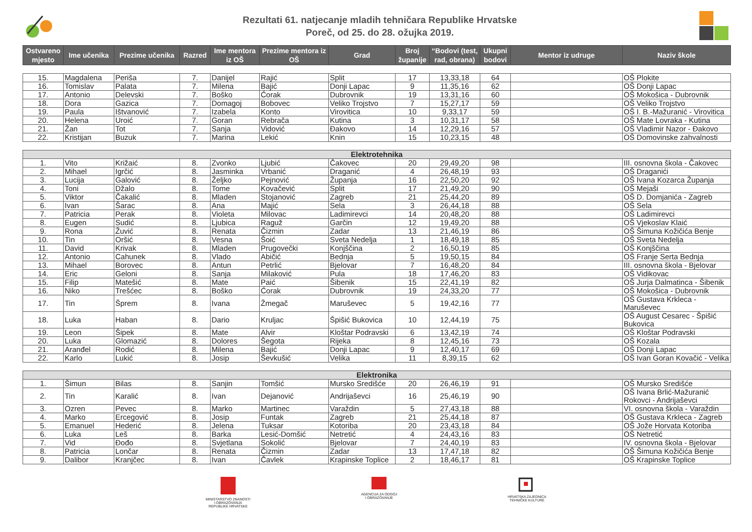Rezultati 61. natjecanje mladih tehničara Republike Hrvatske
Poreč, od 25. do 28. ožujka 2019.
| Ostvareno mjesto | Ime učenika | Prezime učenika | Razred | Ime mentora iz OŠ | Prezime mentora iz OŠ | Grad | Broj županije | “Bodovi (test, rad, obrana) | Ukupni bodovi | Mentor iz udruge | Naziv škole |
| --- | --- | --- | --- | --- | --- | --- | --- | --- | --- | --- | --- |
| 15. | Magdalena | Periša | 7. | Danijel | Rajić | Split | 17 | 13,33,18 | 64 | | OŠ Plokite |
| 16. | Tomislav | Palata | 7. | Milena | Bajić | Donji Lapac | 9 | 11,35,16 | 62 | | OŠ Donji Lapac |
| 17. | Antonio | Delevski | 7. | Boško | Ćorak | Dubrovnik | 19 | 13,31,16 | 60 | | OŠ Mokošica - Dubrovnik |
| 18. | Dora | Gazica | 7. | Domagoj | Bobovec | Veliko Trojstvo | 7 | 15,27,17 | 59 | | OŠ Veliko Trojstvo |
| 19. | Paula | Ištvanović | 7. | Izabela | Konto | Virovitica | 10 | 9,33,17 | 59 | | OŠ I. B.-Mažuranić - Virovitica |
| 20. | Helena | Uroić | 7. | Goran | Rebrača | Kutina | 3 | 10,31,17 | 58 | | OŠ Mate Lovraka - Kutina |
| 21. | Žan | Tot | 7. | Sanja | Vidović | Đakovo | 14 | 12,29,16 | 57 | | OŠ Vladimir Nazor - Đakovo |
| 22. | Kristijan | Buzuk | 7. | Marina | Lekić | Knin | 15 | 10,23,15 | 48 | | OŠ Domovinske zahvalnosti |
| Elektrotehnika | | | | | | | | | | | |
| 1. | Vito | Križaić | 8. | Zvonko | Ljubić | Čakovec | 20 | 29,49,20 | 98 | | III. osnovna škola - Čakovec |
| 2. | Mihael | Igrčić | 8. | Jasminka | Vrbanić | Draganić | 4 | 26,48,19 | 93 | | OŠ Draganići |
| 3. | Lucija | Galović | 8. | Željko | Pejnović | Županja | 16 | 22,50,20 | 92 | | OŠ Ivana Kozarca Županja |
| 4. | Toni | Džalo | 8. | Tome | Kovačević | Split | 17 | 21,49,20 | 90 | | OŠ Mejaši |
| 5. | Viktor | Čakalić | 8. | Mladen | Stojanović | Zagreb | 21 | 25,44,20 | 89 | | OŠ D. Domjanića - Zagreb |
| 6. | Ivan | Šarac | 8. | Ana | Majić | Sela | 3 | 26,44,18 | 88 | | OŠ Sela |
| 7. | Patricia | Perak | 8. | Violeta | Milovac | Ladimirevci | 14 | 20,48,20 | 88 | | OŠ Ladimirevci |
| 8. | Eugen | Sudić | 8. | Ljubica | Raguž | Garčin | 12 | 19,49,20 | 88 | | OŠ Vjekoslav Klaić |
| 9. | Rona | Žuvić | 8. | Renata | Čizmin | Zadar | 13 | 21,46,19 | 86 | | OŠ Šimuna Kožičića Benje |
| 10. | Tin | Oršić | 8. | Vesna | Šoić | Sveta Nedelja | 1 | 18,49,18 | 85 | | OŠ Sveta Nedelja |
| 11. | David | Krivak | 8. | Mladen | Prugovečki | Konjščina | 2 | 16,50,19 | 85 | | OŠ Konjščina |
| 12. | Antonio | Cahunek | 8. | Vlado | Abičić | Bednja | 5 | 19,50,15 | 84 | | OŠ Franje Serta Bednja |
| 13. | Mihael | Borovec | 8. | Antun | Petrlić | Bjelovar | 7 | 16,48,20 | 84 | | III. osnovna škola - Bjelovar |
| 14. | Eric | Geloni | 8. | Sanja | Milaković | Pula | 18 | 17,46,20 | 83 | | OŠ Vidikovac |
| 15. | Filip | Matešić | 8. | Mate | Paić | Šibenik | 15 | 22,41,19 | 82 | | OŠ Jurja Dalmatinca - Šibenik |
| 16. | Niko | Trešćec | 8. | Boško | Ćorak | Dubrovnik | 19 | 24,33,20 | 77 | | OŠ Mokošica - Dubrovnik |
| 17. | Tin | Šprem | 8. | Ivana | Žmegač | Maruševec | 5 | 19,42,16 | 77 | | OŠ Gustava Krkleca - Maruševec |
| 18. | Luka | Haban | 8. | Dario | Kruljac | Špišić Bukovica | 10 | 12,44,19 | 75 | | OŠ August Cesarec - Špišić Bukovica |
| 19. | Leon | Šipek | 8. | Mate | Alvir | Kloštar Podravski | 6 | 13,42,19 | 74 | | OŠ Kloštar Podravski |
| 20. | Luka | Glomazić | 8. | Dolores | Šegota | Rijeka | 8 | 12,45,16 | 73 | | OŠ Kozala |
| 21. | Aranđel | Rodić | 8. | Milena | Bajić | Donji Lapac | 9 | 12,40,17 | 69 | | OŠ Donji Lapac |
| 22. | Karlo | Lukić | 8. | Josip | Ševkušić | Velika | 11 | 8,39,15 | 62 | | OŠ Ivan Goran Kovačić - Velika |
| Elektronika | | | | | | | | | | | |
| 1. | Šimun | Bilas | 8. | Sanjin | Tomšić | Mursko Središće | 20 | 26,46,19 | 91 | | OŠ Mursko Središće |
| 2. | Tin | Karalić | 8. | Ivan | Dejanović | Andrijaševci | 16 | 25,46,19 | 90 | | OŠ Ivana Brlić-Mažuranić Rokovci - Andrijaševci |
| 3. | Ozren | Pevec | 8. | Marko | Martinec | Varaždin | 5 | 27,43,18 | 88 | | VI. osnovna škola - Varaždin |
| 4. | Marko | Ercegović | 8. | Josip | Funtak | Zagreb | 21 | 25,44,18 | 87 | | OŠ Gustava Krkleca - Zagreb |
| 5. | Emanuel | Hederić | 8. | Jelena | Tuksar | Kotoriba | 20 | 23,43,18 | 84 | | OŠ Jože Horvata Kotoriba |
| 6. | Luka | Leš | 8. | Barka | Lesić-Domšić | Netretić | 4 | 24,43,16 | 83 | | OŠ Netretić |
| 7. | Vid | Đođo | 8. | Svjetlana | Sokolić | Bjelovar | 7 | 24,40,19 | 83 | | IV. osnovna škola - Bjelovar |
| 8. | Patricia | Lončar | 8. | Renata | Čizmin | Zadar | 13 | 17,47,18 | 82 | | OŠ Šimuna Kožičića Benje |
| 9. | Dalibor | Kranjčec | 8. | Ivan | Čavlek | Krapinske Toplice | 2 | 18,46,17 | 81 | | OŠ Krapinske Toplice |
MINISTARSTVO ZNANOSTI
I OBRAZOVANJA
REPUBLIKE HRVATSKE
AGENCIJA ZA ODGOJ
I OBRAZOVANJE
HRVATSKA ZAJEDNICA
TEHNIČKE KULTURE